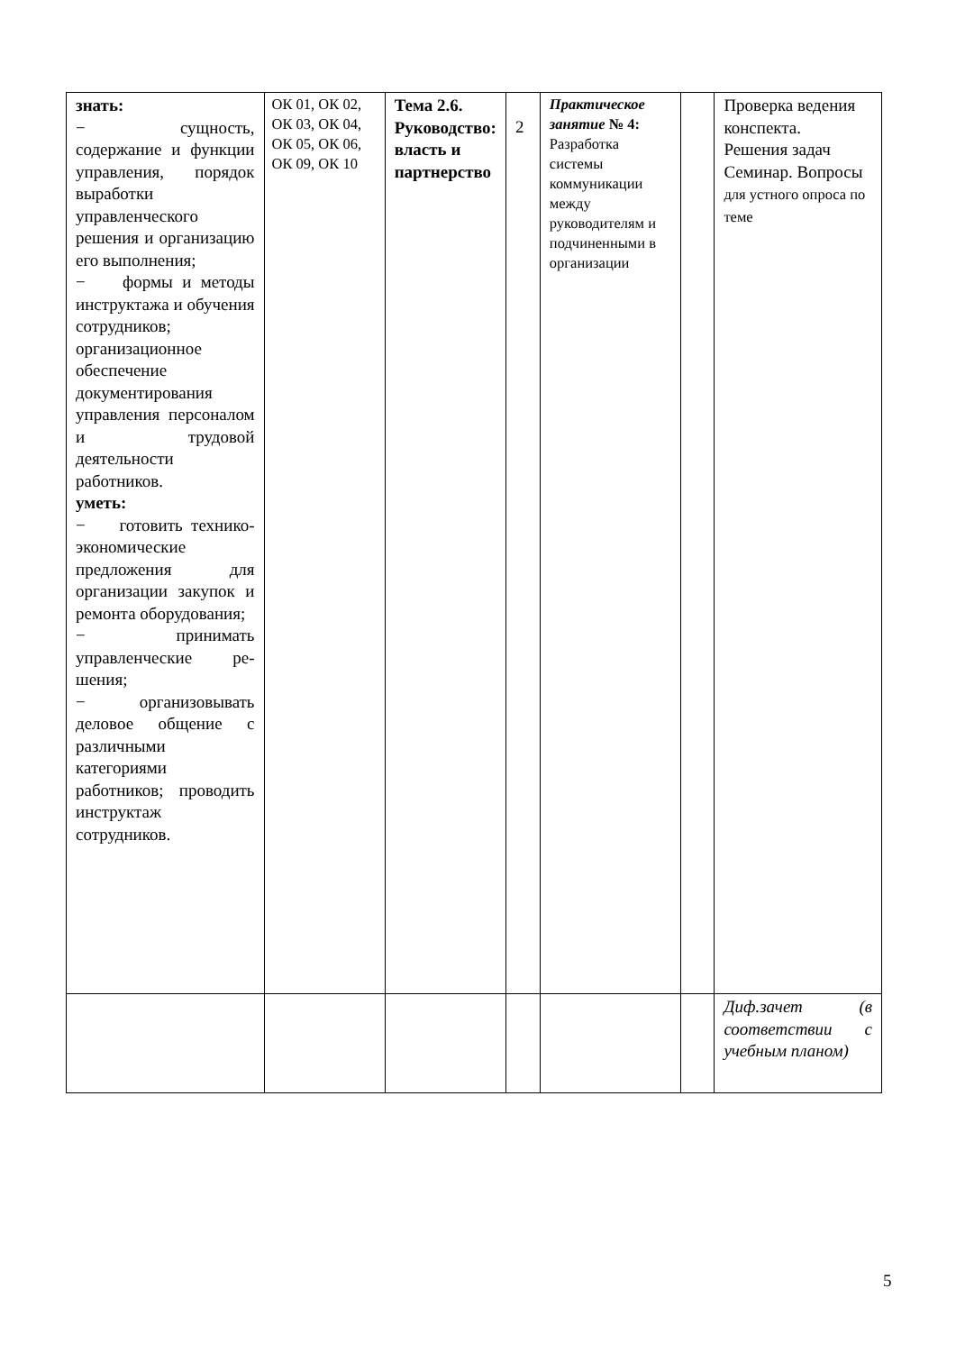| знать: − сущность, содержание и функции управления, порядок выработки управленческого решения и организацию его выполнения; − формы и методы инструктажа и обучения сотрудников; организационное обеспечение документирования управления персоналом и трудовой деятельности работников. уметь: − готовить технико-экономические предложения для организации закупок и ремонта оборудования; − принимать управленческие ре-шения; − организовывать деловое общение с различными категориями работников; проводить инструктаж сотрудников. | ОК 01, ОК 02, ОК 03, ОК 04, ОК 05, ОК 06, ОК 09, ОК 10 | Тема 2.6. Руководство: власть и партнерство | 2 | Практическое занятие № 4: Разработка системы коммуникации между руководителям и подчиненными в организации | | Проверка ведения конспекта. Решения задач Семинар. Вопросы для устного опроса по теме |
| | | | | | | Диф.зачет (в соответствии с учебным планом) |
5